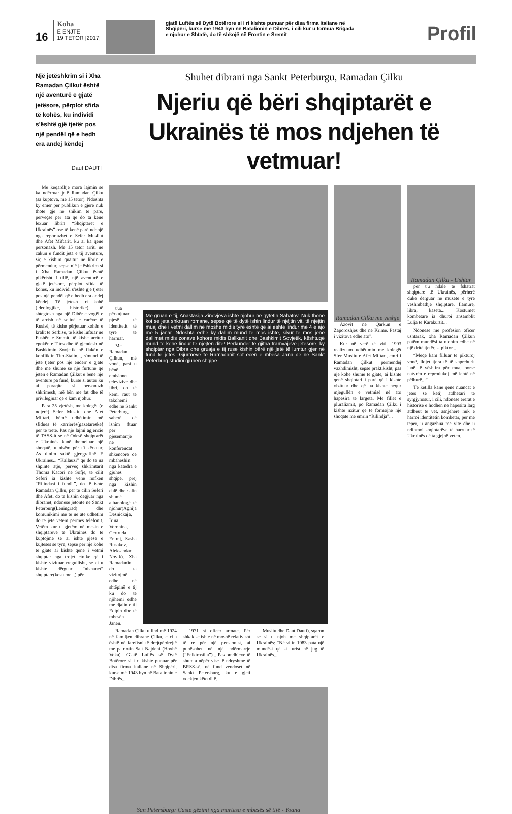16
Koha
E ENJTE
19 TETOR |2017|
gjatë Luftës së Dytë Botërore si i ri kishte punuar për disa firma italiane në Shqipëri, kurse më 1943 hyn në Batalionin e Dibrës, i cili kur u formua Brigada e njohur e Shtatë, do të shkojë në Frontin e Sremit
Profil
Një jetëshkrim si i Xha Ramadan Çilkut është një aventurë e gjatë jetësore, përplot sfida të kohës, ku individi s'është gjë tjetër pos një pendël që e hedh era andej këndej
Daut DAUTI
Shuhet dibrani nga Sankt Peterburgu, Ramadan Çilku
Njeriu që bëri shqiptarët e Ukrainës të mos ndjehen të vetmuar!
Me keqardhje mora lajmin se ka ndërruar jetë Ramadan Çilku (sa kuptova, më 15 tetor). Ndoshta ky emër për publikun e gjerë nuk thotë gjë në shikim të parë, përveçse për ata që do ta kenë lexuar librin “Shqiptarët e Ukrainës” ose të kenë parë ndonjë nga reportazhet e Sefer Musliut dhe Afet Miftarit, ku ai ka qenë personazh. Më 15 tetor arriti në cakun e fundit jeta e tij aventurë, siç e kishim quajtur në librin e përmendur, sepse një jetëshkrim si i Xha Ramadan Çilkut është pikërisht I tillë, një aventurë e gjatë jetësore, përplot sfida të kohës, ku individi s'është gjë tjetër pos një pendël që e hedh era andej këndej. Të jetosh tri kohë (ideologjike, historike), të shtegtosh nga një Dibër e vogël e të arrish në selinë e carëve të Rusisë, të kishe përjetuar kohën e kralit të Serbisë, të kishe luftuar në Fushën e Sremit, të kishe arritur epokën e Titos dhe të gjendesh në Bashkimin Sovjetik në flakën e konfliktin Tito-Stalin..., s'mund të jetë tjetër pos një ëndërr e gjatë dhe më shumë se një furtunë që jetën e Ramadan Çilkut e bënë një aventurë pa fund, kurse si autor ku ai paraqitet si personazh shkrimesh, më bën me fat dhe të privilegjuar që e kam njohur.
Para 25 vjetësh, me kolegët (e ndjerë) Sefer Musliu dhe Afet Miftari, bëmë udhëtimin më sfidues të karrierës(gazetareske) për të tretë. Pas një lajmi agjencie të TASS-it se në Odesë shqiptarët e Ukrainës kanë themeluar një shoqatë, u nisëm për t'i kërkuar. As dinim saktë gjeografinë E Ukrainës... “Kallauzi” që do të na shpinte atje, përveç shkrimtarit Thoma Kacori në Sofje, të cilit Seferi ia kishte vënë nofkën “Rilindasi i fundit”, do të ishte Ramadan Çilku, për të cilin Seferi dhe Afeti do të kishin dëgjuar nga dibranët, ndonëse jetonte në Sankt Peterburg(Leningrad) dhe komunikimi me të në atë udhëtim do të jetë vetëm përmes telefonit. Vetëm kur u gjetëm në mesin e shqiptarëve të Ukrainës do të kuptojmë se ai ishte pjesë e kujtesës së tyre, sepse për një kohë të gjatë ai kishte qenë i vetmi shqiptar nga trojet etnike që i kishte vizituar rregullisht, se ai u kishte dërguar “nishanet” shqiptare(kostume...) për
t'ua përkujtuar pjesë të identitetit të tyre të harruar.
Me Ramadan Çilkun, më vonë, pasi u bënë emisionet televizive dhe libri, do të kemi rast të takohemi edhe në Sankt Peterburg, saherë që ishim ftuar për pjesëmarrje në konferencat shkencore që mbaheshin nga katedra e gjuhës shqipe, prej nga kishin dalë dhe dalin shumë albanologë të njohur(Agnija Desnickaja, Irina Voronina, Gertruda Entrej, Sasha Rusakov, Aleksandar Novik). Xha Ramadanin do ta vizitojmë edhe në shtëpinë e tij ku do të njihemi edhe me djalin e tij Edipin dhe të mbesën Janën.
Me gruan e tij, Anastasija Zinovjeva ishte njohur në qytetin Sahatov. Nuk thonë kot se jeta shkruan romane, sepse që të dytë ishin lindur të njëjtin vit, të njëjtin muaj dhe i vetmi dallim në moshë midis tyre është që ai është lindur më 4 e ajo më 5 janar. Ndoshta edhe ky dallim mund të mos ishte, sikur të mos jenë dallimet midis zonave kohore midis Ballkanit dhe Bashkimit Sovjetik, kështuqë mund të kenë lindur të njëjtën ditë! Përkundër të gjitha tramvajeve jetësore, ky shqiptar nga Dibra dhe gruaja e tij ruse kishin bërë një jetë të lumtur gjer në fund të jetës. Gjurmëve të Ramadanit sot ecën e mbesa Jana që në Sankt Peterburg studioi gjuhën shqipe.
Ramadan Çilku u lind më 1924 në familjen dibrane Çilku, e cila është në farefisni të drejtpërdrejtë me patriotin Sait Najdeni (Hoxhë Voka). Gjatë Luftës së Dytë Botërore si i ri kishte punuar për disa firma italiane në Shqipëri, kurse më 1943 hyn në Batalionin e Dibrës...
1971 si oficer armate. Për shkak se ishte në moshë relativisht të re për një pensionist, ai punësohet në një ndërmarrje (“Eelktrosilla”)... Pas bredhjeve të shumta nëpër vise të ndryshme të BRSS-së, në fund vendoset në Sankt Petersburg, ku e gjeti vdekjen këto ditë.
Musliu dhe Daut Dauti), sqaron se si u njoh me shqiptarët e Ukrainës: “Në vitin 1983 pata një mundësi që si turist në jug të Ukrainës...
San Petersburg: Çaste gëzimi nga martesa e mbesës së tijë - Yoana
Ramadan Çilku me veshje
Azovit në Qarkun e Zaporozhjes dhe në Krime. Pastaj i vizitova edhe ato”.
Kur në verë të vitit 1993 realizuam udhëtimin me kolegët Sfer Musliu e Afet Miftari, emri i Ramadan Çilkut përmendej vazhdimisht, sepse praktikisht, pas një kohe shumë të gjatë, ai kishte qenë shqiptari i parë që i kishte vizituar dhe që ua kishte hequr mjegullën e vetmisë në ato hapësira të largëta. Me fillet e pluralizmit, po Ramadan Çilku i kishte nxitur që të formojnë një shoqatë me emrin “Rilindja”...
Ramadan Çilku - Ushtar
për t'u ndalë te fshatrat shqiptare të Ukrainës, përherë duke dërguar në muzetë e tyre veshmbathje shqiptare, flamurë, libra, kaseta... Kostumet kombëtare ia dhuroi ansamblit Lulja të Karakurtit...
Ndonëse me profesion oficer ushtarak, xha Ramadan Çilkun patëm mundësi ta njohim edhe në një dritë tjetër, si piktor...
“Meqë kam filluar të pikturoj vonë, llojet tjera të të shprehurit janë të vështira për mua, porse natyrën e reprodukoj më lehtë në pëlhurë...”
Të këtilla kanë qenë nuancat e jetës së këtij atdhetari të syrgjynosur, i cili, ndonëse erërat e historisë e hodhën në hapësira larg atdheut të vet, asnjëherë nuk e harroi identitetin kombëtar, për më tepër, u angazhua me vite dhe u ndihmoi shqiptarëve të harruar të Ukrainës që ta gjejnë veten.